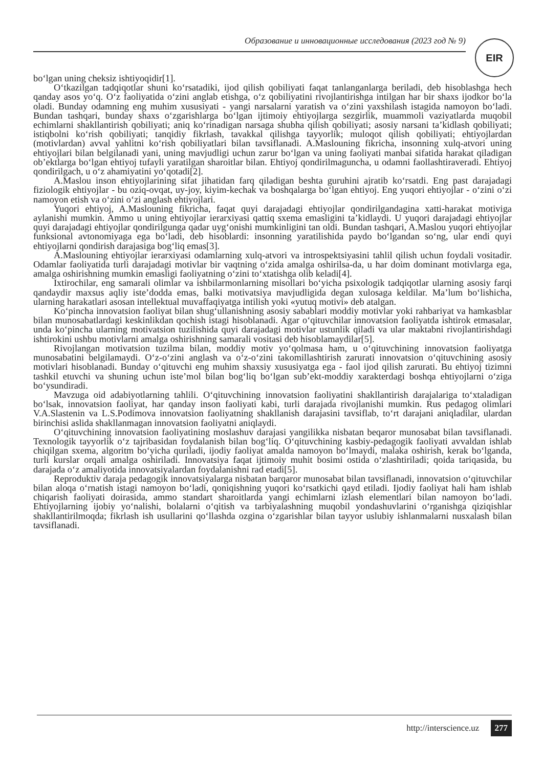Образование и инновационные исследования (2023 год № 9) EIR
bo‘lgan uning cheksiz ishtiyoqidir[1].
O‘tkazilgan tadqiqotlar shuni ko‘rsatadiki, ijod qilish qobiliyati faqat tanlanganlarga beriladi, deb hisoblashga hech qanday asos yo‘q. O‘z faoliyatida o‘zini anglab etishga, o‘z qobiliyatini rivojlantirishga intilgan har bir shaxs ijodkor bo‘la oladi. Bunday odamning eng muhim xususiyati - yangi narsalarni yaratish va o‘zini yaxshilash istagida namoyon bo‘ladi. Bundan tashqari, bunday shaxs o‘zgarishlarga bo‘lgan ijtimoiy ehtiyojlarga sezgirlik, muammoli vaziyatlarda muqobil echimlarni shakllantirish qobiliyati; aniq ko‘rinadigan narsaga shubha qilish qobiliyati; asosiy narsani ta’kidlash qobiliyati; istiqbolni ko‘rish qobiliyati; tanqidiy fikrlash, tavakkal qilishga tayyorlik; muloqot qilish qobiliyati; ehtiyojlardan (motivlardan) avval yahlitni ko‘rish qobiliyatlari bilan tavsiflanadi. A.Maslouning fikricha, insonning xulq-atvori uning ehtiyojlari bilan belgilanadi yani, uning mavjudligi uchun zarur bo‘lgan va uning faoliyati manbai sifatida harakat qiladigan ob’ektlarga bo‘lgan ehtiyoj tufayli yaratilgan sharoitlar bilan. Ehtiyoj qondirilmaguncha, u odamni faollashtiraveradi. Ehtiyoj qondirilgach, u o‘z ahamiyatini yo‘qotadi[2].
A.Maslou inson ehtiyojlarining sifat jihatidan farq qiladigan beshta guruhini ajratib ko‘rsatdi. Eng past darajadagi fiziologik ehtiyojlar - bu oziq-ovqat, uy-joy, kiyim-kechak va boshqalarga bo‘lgan ehtiyoj. Eng yuqori ehtiyojlar - o‘zini o‘zi namoyon etish va o‘zini o‘zi anglash ehtiyojlari.
Yuqori ehtiyoj, A.Maslouning fikricha, faqat quyi darajadagi ehtiyojlar qondirilgandagina xatti-harakat motiviga aylanishi mumkin. Ammo u uning ehtiyojlar ierarxiyasi qattiq sxema emasligini ta’kidlaydi. U yuqori darajadagi ehtiyojlar quyi darajadagi ehtiyojlar qondirilgunga qadar uyg‘onishi mumkinligini tan oldi. Bundan tashqari, A.Maslou yuqori ehtiyojlar funksional avtonomiyaga ega bo‘ladi, deb hisoblardi: insonning yaratilishida paydo bo‘lgandan so‘ng, ular endi quyi ehtiyojlarni qondirish darajasiga bog‘liq emas[3].
A.Maslouning ehtiyojlar ierarxiyasi odamlarning xulq-atvori va introspektsiyasini tahlil qilish uchun foydali vositadir. Odamlar faoliyatida turli darajadagi motivlar bir vaqtning o‘zida amalga oshirilsa-da, u har doim dominant motivlarga ega, amalga oshirishning mumkin emasligi faoliyatning o‘zini to‘xtatishga olib keladi[4].
Ixtirochilar, eng samarali olimlar va ishbilarmonlarning misollari bo‘yicha psixologik tadqiqotlar ularning asosiy farqi qandaydir maxsus aqliy iste’dodda emas, balki motivatsiya mavjudligida degan xulosaga keldilar. Ma’lum bo‘lishicha, ularning harakatlari asosan intellektual muvaffaqiyatga intilish yoki «yutuq motivi» deb atalgan.
Ko‘pincha innovatsion faoliyat bilan shug‘ullanishning asosiy sabablari moddiy motivlar yoki rahbariyat va hamkasblar bilan munosabatlardagi keskinlikdan qochish istagi hisoblanadi. Agar o‘qituvchilar innovatsion faoliyatda ishtirok etmasalar, unda ko‘pincha ularning motivatsion tuzilishida quyi darajadagi motivlar ustunlik qiladi va ular maktabni rivojlantirishdagi ishtirokini ushbu motivlarni amalga oshirishning samarali vositasi deb hisoblamaydilar[5].
Rivojlangan motivatsion tuzilma bilan, moddiy motiv yo‘qolmasa ham, u o‘qituvchining innovatsion faoliyatga munosabatini belgilamaydi. O‘z-o‘zini anglash va o‘z-o‘zini takomillashtirish zarurati innovatsion o‘qituvchining asosiy motivlari hisoblanadi. Bunday o‘qituvchi eng muhim shaxsiy xususiyatga ega - faol ijod qilish zarurati. Bu ehtiyoj tizimni tashkil etuvchi va shuning uchun iste’mol bilan bog‘liq bo‘lgan sub’ekt-moddiy xarakterdagi boshqa ehtiyojlarni o‘ziga bo‘ysundiradi.
Mavzuga oid adabiyotlarning tahlili. O‘qituvchining innovatsion faoliyatini shakllantirish darajalariga to‘xtaladigan bo‘lsak, innovatsion faoliyat, har qanday inson faoliyati kabi, turli darajada rivojlanishi mumkin. Rus pedagog olimlari V.A.Slastenin va L.S.Podimova innovatsion faoliyatning shakllanish darajasini tavsiflab, to‘rt darajani aniqladilar, ulardan birinchisi aslida shakllanmagan innovatsion faoliyatni aniqlaydi.
O‘qituvchining innovatsion faoliyatining moslashuv darajasi yangilikka nisbatan beqaror munosabat bilan tavsiflanadi. Texnologik tayyorlik o‘z tajribasidan foydalanish bilan bog‘liq. O‘qituvchining kasbiy-pedagogik faoliyati avvaldan ishlab chiqilgan sxema, algoritm bo‘yicha quriladi, ijodiy faoliyat amalda namoyon bo‘lmaydi, malaka oshirish, kerak bo‘lganda, turli kurslar orqali amalga oshiriladi. Innovatsiya faqat ijtimoiy muhit bosimi ostida o‘zlashtiriladi; qoida tariqasida, bu darajada o‘z amaliyotida innovatsiyalardan foydalanishni rad etadi[5].
Reproduktiv daraja pedagogik innovatsiyalarga nisbatan barqaror munosabat bilan tavsiflanadi, innovatsion o‘qituvchilar bilan aloqa o‘rnatish istagi namoyon bo‘ladi, qoniqishning yuqori ko‘rsatkichi qayd etiladi. Ijodiy faoliyat hali ham ishlab chiqarish faoliyati doirasida, ammo standart sharoitlarda yangi echimlarni izlash elementlari bilan namoyon bo‘ladi. Ehtiyojlarning ijobiy yo‘nalishi, bolalarni o‘qitish va tarbiyalashning muqobil yondashuvlarini o‘rganishga qiziqishlar shakllantirilmoqda; fikrlash ish usullarini qo‘llashda ozgina o‘zgarishlar bilan tayyor uslubiy ishlanmalarni nusxalash bilan tavsiflanadi.
http://interscience.uz 277